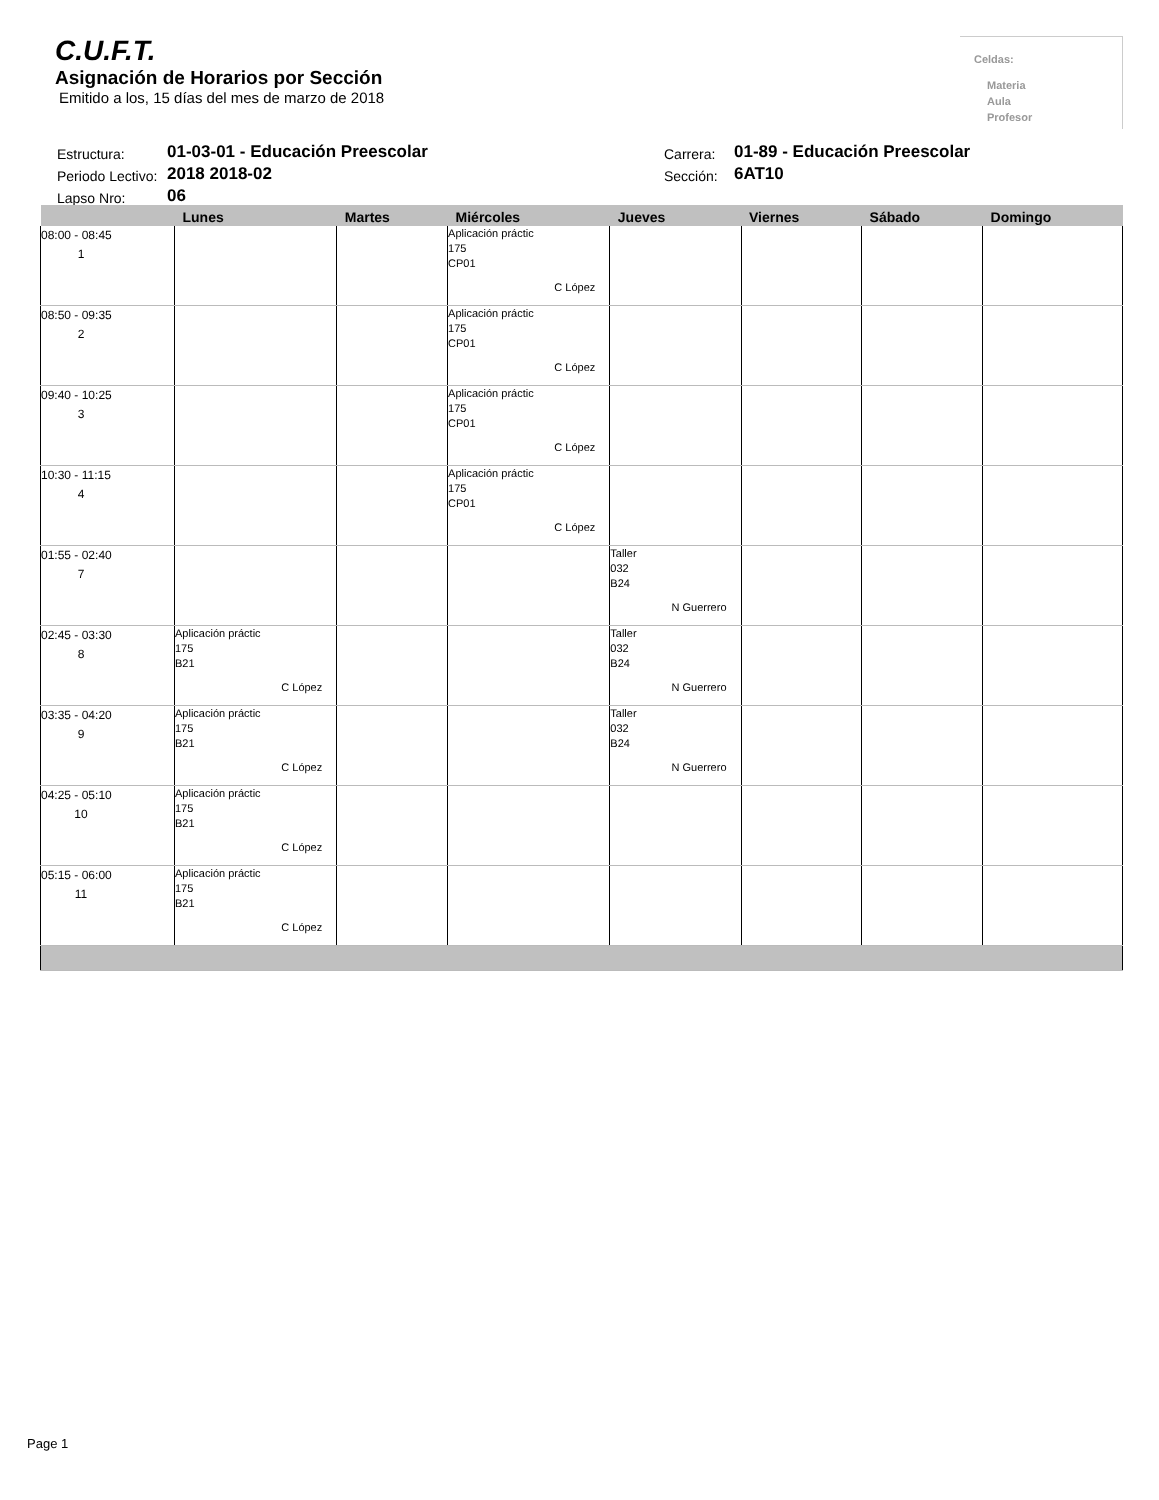C.U.F.T.
Asignación de Horarios por Sección
Emitido a los, 15 días del mes de marzo de 2018
Celdas:
Materia
Aula
Profesor
| Estructura: | 01-03-01 - Educación Preescolar | Carrera: | 01-89 - Educación Preescolar |
| Periodo Lectivo: | 2018 2018-02 | Sección: | 6AT10 |
| Lapso Nro: | 06 | | |
| | Lunes | Martes | Miércoles | Jueves | Viernes | Sábado | Domingo |
| --- | --- | --- | --- | --- | --- | --- | --- |
| 08:00 - 08:45 1 | | | Aplicación práctic 175 CP01 C López | | | | |
| 08:50 - 09:35 2 | | | Aplicación práctic 175 CP01 C López | | | | |
| 09:40 - 10:25 3 | | | Aplicación práctic 175 CP01 C López | | | | |
| 10:30 - 11:15 4 | | | Aplicación práctic 175 CP01 C López | | | | |
| 01:55 - 02:40 7 | | | | Taller 032 B24 N Guerrero | | | |
| 02:45 - 03:30 8 | Aplicación práctic 175 B21 C López | | | Taller 032 B24 N Guerrero | | | |
| 03:35 - 04:20 9 | Aplicación práctic 175 B21 C López | | | Taller 032 B24 N Guerrero | | | |
| 04:25 - 05:10 10 | Aplicación práctic 175 B21 C López | | | | | | |
| 05:15 - 06:00 11 | Aplicación práctic 175 B21 C López | | | | | | |
Page 1